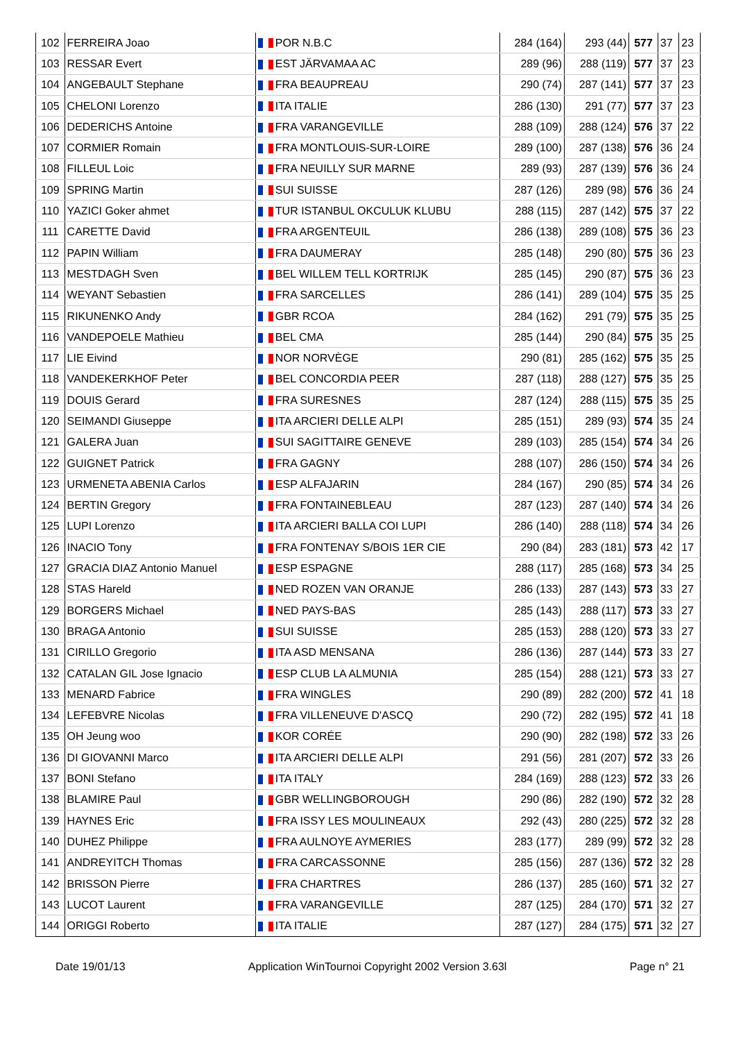| 102 | FERREIRA Joao | POR N.B.C | 284 (164) | 293 (44) | 577 | 37 | 23 |
| 103 | RESSAR Evert | EST JÄRVAMAA AC | 289 (96) | 288 (119) | 577 | 37 | 23 |
| 104 | ANGEBAULT Stephane | FRA BEAUPREAU | 290 (74) | 287 (141) | 577 | 37 | 23 |
| 105 | CHELONI Lorenzo | ITA ITALIE | 286 (130) | 291 (77) | 577 | 37 | 23 |
| 106 | DEDERICHS Antoine | FRA VARANGEVILLE | 288 (109) | 288 (124) | 576 | 37 | 22 |
| 107 | CORMIER Romain | FRA MONTLOUIS-SUR-LOIRE | 289 (100) | 287 (138) | 576 | 36 | 24 |
| 108 | FILLEUL Loic | FRA NEUILLY SUR MARNE | 289 (93) | 287 (139) | 576 | 36 | 24 |
| 109 | SPRING Martin | SUI SUISSE | 287 (126) | 289 (98) | 576 | 36 | 24 |
| 110 | YAZICI Goker ahmet | TUR ISTANBUL OKCULUK KLUBU | 288 (115) | 287 (142) | 575 | 37 | 22 |
| 111 | CARETTE David | FRA ARGENTEUIL | 286 (138) | 289 (108) | 575 | 36 | 23 |
| 112 | PAPIN William | FRA DAUMERAY | 285 (148) | 290 (80) | 575 | 36 | 23 |
| 113 | MESTDAGH Sven | BEL WILLEM TELL KORTRIJK | 285 (145) | 290 (87) | 575 | 36 | 23 |
| 114 | WEYANT Sebastien | FRA SARCELLES | 286 (141) | 289 (104) | 575 | 35 | 25 |
| 115 | RIKUNENKO Andy | GBR RCOA | 284 (162) | 291 (79) | 575 | 35 | 25 |
| 116 | VANDEPOELE Mathieu | BEL CMA | 285 (144) | 290 (84) | 575 | 35 | 25 |
| 117 | LIE Eivind | NOR NORVÈGE | 290 (81) | 285 (162) | 575 | 35 | 25 |
| 118 | VANDEKERKHOF Peter | BEL CONCORDIA PEER | 287 (118) | 288 (127) | 575 | 35 | 25 |
| 119 | DOUIS Gerard | FRA SURESNES | 287 (124) | 288 (115) | 575 | 35 | 25 |
| 120 | SEIMANDI Giuseppe | ITA ARCIERI DELLE ALPI | 285 (151) | 289 (93) | 574 | 35 | 24 |
| 121 | GALERA Juan | SUI SAGITTAIRE GENEVE | 289 (103) | 285 (154) | 574 | 34 | 26 |
| 122 | GUIGNET Patrick | FRA GAGNY | 288 (107) | 286 (150) | 574 | 34 | 26 |
| 123 | URMENETA ABENIA Carlos | ESP ALFAJARIN | 284 (167) | 290 (85) | 574 | 34 | 26 |
| 124 | BERTIN Gregory | FRA FONTAINEBLEAU | 287 (123) | 287 (140) | 574 | 34 | 26 |
| 125 | LUPI Lorenzo | ITA ARCIERI BALLA COI LUPI | 286 (140) | 288 (118) | 574 | 34 | 26 |
| 126 | INACIO Tony | FRA FONTENAY S/BOIS 1ER CIE | 290 (84) | 283 (181) | 573 | 42 | 17 |
| 127 | GRACIA DIAZ Antonio Manuel | ESP ESPAGNE | 288 (117) | 285 (168) | 573 | 34 | 25 |
| 128 | STAS Hareld | NED ROZEN VAN ORANJE | 286 (133) | 287 (143) | 573 | 33 | 27 |
| 129 | BORGERS Michael | NED PAYS-BAS | 285 (143) | 288 (117) | 573 | 33 | 27 |
| 130 | BRAGA Antonio | SUI SUISSE | 285 (153) | 288 (120) | 573 | 33 | 27 |
| 131 | CIRILLO Gregorio | ITA ASD MENSANA | 286 (136) | 287 (144) | 573 | 33 | 27 |
| 132 | CATALAN GIL Jose Ignacio | ESP CLUB LA ALMUNIA | 285 (154) | 288 (121) | 573 | 33 | 27 |
| 133 | MENARD Fabrice | FRA WINGLES | 290 (89) | 282 (200) | 572 | 41 | 18 |
| 134 | LEFEBVRE Nicolas | FRA VILLENEUVE D'ASCQ | 290 (72) | 282 (195) | 572 | 41 | 18 |
| 135 | OH Jeung woo | KOR CORÉE | 290 (90) | 282 (198) | 572 | 33 | 26 |
| 136 | DI GIOVANNI Marco | ITA ARCIERI DELLE ALPI | 291 (56) | 281 (207) | 572 | 33 | 26 |
| 137 | BONI Stefano | ITA ITALY | 284 (169) | 288 (123) | 572 | 33 | 26 |
| 138 | BLAMIRE Paul | GBR WELLINGBOROUGH | 290 (86) | 282 (190) | 572 | 32 | 28 |
| 139 | HAYNES Eric | FRA ISSY LES MOULINEAUX | 292 (43) | 280 (225) | 572 | 32 | 28 |
| 140 | DUHEZ Philippe | FRA AULNOYE AYMERIES | 283 (177) | 289 (99) | 572 | 32 | 28 |
| 141 | ANDREYITCH Thomas | FRA CARCASSONNE | 285 (156) | 287 (136) | 572 | 32 | 28 |
| 142 | BRISSON Pierre | FRA CHARTRES | 286 (137) | 285 (160) | 571 | 32 | 27 |
| 143 | LUCOT Laurent | FRA VARANGEVILLE | 287 (125) | 284 (170) | 571 | 32 | 27 |
| 144 | ORIGGI Roberto | ITA ITALIE | 287 (127) | 284 (175) | 571 | 32 | 27 |
Date 19/01/13 Application WinTournoi Copyright 2002 Version 3.63l Page n° 21